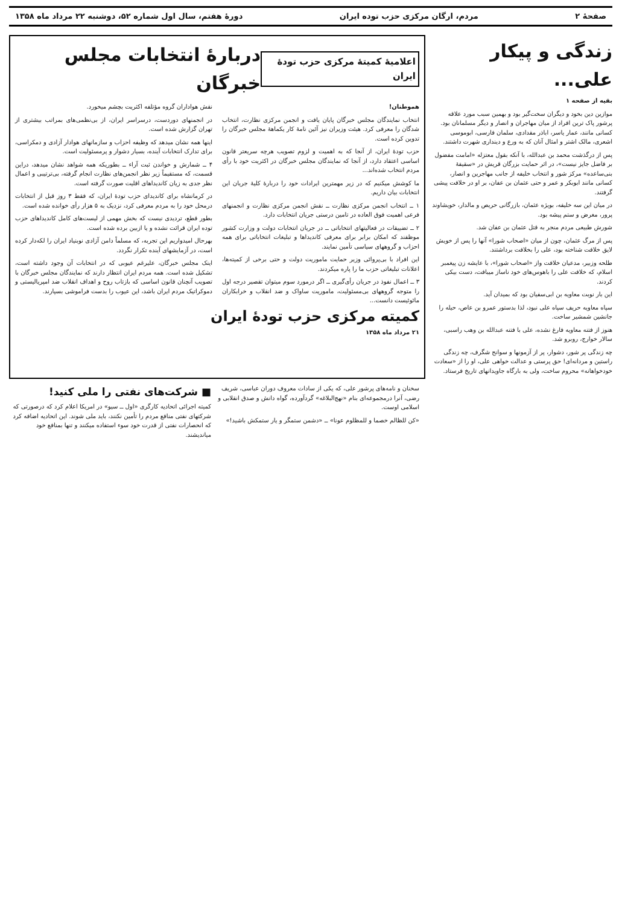صفحهٔ ۲ مردم، ارگان مرکزی حزب توده ایران دورهٔ هفتم، سال اول شماره ۵۲، دوشنبه ۲۲ مرداد ماه ۱۳۵۸
زندگی و پیکار علی...
بقیه از صفحه ۱
موازین دین بخود و دیگران سخت‌گیر بود و بهمین سبب مورد علاقه پرشور پاک ترین افراد از میان مهاجران و انصار و دیگر مسلمانان بود. کسانی مانند، عمار یاسر، اباذر مقدادی، سلمان فارسی، ابوموسی اشعری، مالک اشتر و امثال آنان که به ورع و دینداری شهرت داشتند.
پس از درگذشت محمد بن عبدالله، با آنکه بقول معتزله «امامت مفضول بر فاضل جایز نیست»، در اثر حمایت بزرگان قریش در «سقیفهٔ بنی‌ساعده» مرکز شور و انتخاب خلیفه از جانب مهاجرین و انصار، کسانی مانند ابوبکر و عمر و حتی عثمان بن عفان، بر او در خلافت پیشی گرفتند.
در میان این سه خلیفه، بویژه عثمان، بازرگانی حریص و مالدار، خویشاوند پرور، مغرض و ستم پیشه بود.
شورش طبیعی مردم منجر به قتل عثمان بن عفان شد.
پس از مرگ عثمان، چون از میان «اصحاب شورا» آنها را پس از خویش لایق خلافت شناخته بود، علی را بخلافت برداشتند.
طلحه وزبیر، مدعیان خلافت واز «اصحاب شورا»، با عایشه زن پیغمبر اسلام، که خلافت علی را باهوس‌های خود ناساز میبافت، دست بیکی کردند.
این بار نوبت معاویه بن ابی‌سفیان بود که بمیدان آید.
سپاه معاویه حریف سپاه علی نبود، لذا بدستور عمرو بن عاص، حیله را جانشین شمشیر ساخت.
هنوز از فتنه معاویه فارغ نشده، علی با فتنه عبدالله بن وهب راسبی، سالار خوارج، روبرو شد.
چه زندگی پر شور، دشوار، پر از آزمونها و سوانح شگرف، چه زندگی راستین و مردانه‌ای! حق پرستی و عدالت خواهی علی، او را از «سعادت خودخواهانه» محروم ساخت، ولی به بارگاه جاویدانهای تاریخ فرستاد.
اعلامیهٔ کمیتهٔ مرکزی حزب تودهٔ ایران
دربارهٔ انتخابات مجلس خبرگان
هموطنان!
انتخاب نمایندگان مجلس خبرگان پایان یافت و انجمن مرکزی نظارت، انتخاب شدگان را معرفی کرد. هیئت وزیران نیز آئین نامهٔ کار یکماههٔ مجلس خبرگان را تدوین کرده است.
حزب تودهٔ ایران، از آنجا که به اهمیت و لزوم تصویب هرچه سریعتر قانون اساسی اعتقاد دارد، از آنجا که نمایندگان مجلس خبرگان در اکثریت خود با رأی مردم انتخاب شده‌اند...
ما کوشش میکنیم که در زیر مهمترین ایرادات خود را دربارهٔ کلیهٔ جریان این انتخابات بیان داریم.
۱ ــ انتخاب انجمن مرکزی نظارت ــ نقش انجمن مرکزی نظارت و انجمنهای فرعی اهمیت فوق العاده در تامین درستی جریان انتخابات دارد.
۲ ــ تضییقات در فعالیتهای انتخاباتی ــ در جریان انتخابات دولت و وزارت کشور موظفند که امکان برابر برای معرفی کاندیداها و تبلیغات انتخاباتی برای همه احزاب و گروههای سیاسی تأمین نمایند.
این افراد با بی‌پروائی وزیر حمایت ماموریت دولت و حتی برخی از کمیته‌ها، اعلانات تبلیغاتی حزب ما را پاره میکردند.
۳ ــ اعمال نفوذ در جریان رأی‌گیری ــ اگر درمورد سوم میتوان تقصیر درجه اول را متوجه گروههای بی‌مسئولیت، ماموریت ساواک و ضد انقلاب و خرابکاران مائوئیست دانست...
نقش هواداران گروه مؤتلفه اکثریت بچشم میخورد.
در انجمنهای دوردست، درسراسر ایران، از بی‌نظمی‌های بمراتب بیشتری از تهران گزارش شده است.
اینها همه نشان میدهد که وظیفه احزاب و سازمانهای هوادار آزادی و دمکراسی، برای تدارک انتخابات آینده، بسیار دشوار و پرمسئولیت است.
۴ ــ شمارش و خواندن ثبت آراء ــ بطوریکه همه شواهد نشان میدهد، دراین قسمت، که مستقیماً زیر نظر انجمن‌های نظارت انجام گرفته، بی‌ترتیبی و اعمال نظر جدی به زیان کاندیداهای اقلیت صورت گرفته است.
در کرمانشاه برای کاندیدای حزب تودهٔ ایران، که فقط ۳ روز قبل از انتخابات درمحل خود را به مردم معرفی کرد، نزدیک به ۵ هزار رأی خوانده شده است.
بطور قطع، تردیدی نیست که بخش مهمی از لیست‌های کامل کاندیداهای حزب توده ایران قرائت نشده و یا ازبین برده شده است.
بهرحال امیدواریم این تجربه، که مسلماً دامن آزادی نوبنیاد ایران را لکه‌دار کرده است، در آزمایشهای آینده تکرار نگردد.
اینک مجلس خبرگان، علیرغم عیوبی که در انتخابات آن وجود داشته است، تشکیل شده است. همه مردم ایران انتظار دارند که نمایندگان مجلس خبرگان با تصویب آنچنان قانون اساسی که بازتاب روح و اهداف انقلاب ضد امپریالیستی و دموکراتیک مردم ایران باشد، این عیوب را بدست فراموشی بسپارند.
کمیته مرکزی حزب تودهٔ ایران
۲۱ مرداد ماه ۱۳۵۸
سخنان و نامه‌های پرشور علی، که یکی از سادات معروف دوران عباسی، شریف رضی، آنرا درمجموعه‌ای بنام «نهج‌البلاغه» گردآورده، گواه دانش و صدق انقلابی و اسلامی اوست.
«کن للظالم خصما و للمظلوم عونا» ــ «دشمن ستمگر و یار ستمکش باشید!»
■ شرکت‌های نفتی را ملی کنید!
کمیته اجرائی اتحادیه کارگری «اول ــ سیو» در امریکا اعلام کرد که درصورتی که شرکتهای نفتی منافع مردم را تأمین نکنند، باید ملی شوند. این اتحادیه اضافه کرد که انحصارات نفتی از قدرت خود سوء استفاده میکنند و تنها بمنافع خود میاندیشند.